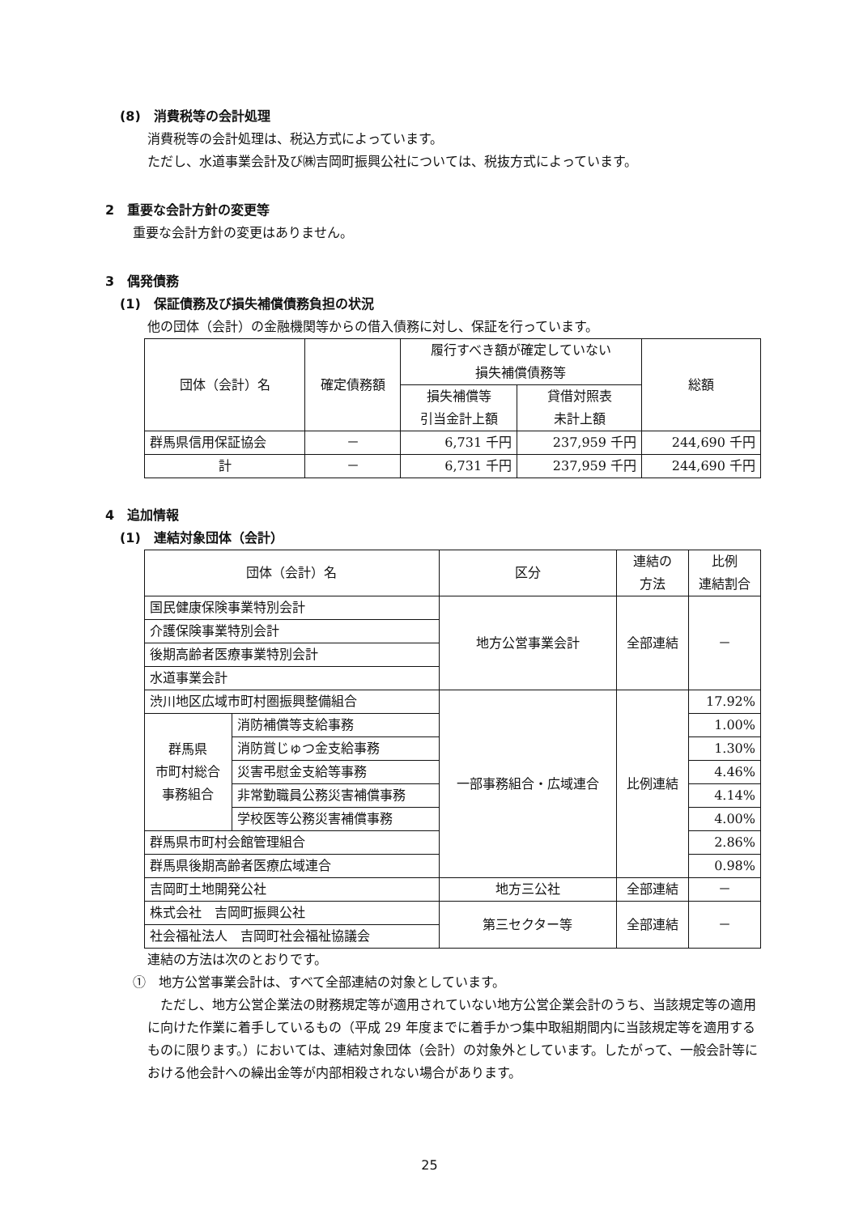(8)　消費税等の会計処理
消費税等の会計処理は、税込方式によっています。
ただし、水道事業会計及び㈱吉岡町振興公社については、税抜方式によっています。
2　重要な会計方針の変更等
重要な会計方針の変更はありません。
3　偶発債務
(1)　保証債務及び損失補償債務負担の状況
他の団体（会計）の金融機関等からの借入債務に対し、保証を行っています。
| 団体（会計）名 | 確定債務額 | 履行すべき額が確定していない 損失補償債務等 | | 総額 |
| --- | --- | --- | --- | --- |
| | | 損失補償等 引当金計上額 | 貸借対照表 未計上額 | |
| 群馬県信用保証協会 | － | 6,731 千円 | 237,959 千円 | 244,690 千円 |
| 計 | － | 6,731 千円 | 237,959 千円 | 244,690 千円 |
4　追加情報
(1)　連結対象団体（会計）
| 団体（会計）名 | | 区分 | 連結の 方法 | 比例 連結割合 |
| --- | --- | --- | --- | --- |
| 国民健康保険事業特別会計 | | 地方公営事業会計 | 全部連結 | － |
| 介護保険事業特別会計 | | | | |
| 後期高齢者医療事業特別会計 | | | | |
| 水道事業会計 | | | | |
| 渋川地区広域市町村圏振興整備組合 | | 一部事務組合・広域連合 | 比例連結 | 17.92% |
| 群馬県 市町村総合 事務組合 | 消防補償等支給事務 | | | 1.00% |
| | 消防賞じゅつ金支給事務 | | | 1.30% |
| | 災害弔慰金支給等事務 | | | 4.46% |
| | 非常勤職員公務災害補償事務 | | | 4.14% |
| | 学校医等公務災害補償事務 | | | 4.00% |
| 群馬県市町村会館管理組合 | | | | 2.86% |
| 群馬県後期高齢者医療広域連合 | | | | 0.98% |
| 吉岡町土地開発公社 | | 地方三公社 | 全部連結 | － |
| 株式会社 吉岡町振興公社 | | 第三セクター等 | 全部連結 | － |
| 社会福祉法人 吉岡町社会福祉協議会 | | | | |
連結の方法は次のとおりです。
①　地方公営事業会計は、すべて全部連結の対象としています。
　ただし、地方公営企業法の財務規定等が適用されていない地方公営企業会計のうち、当該規定等の適用に向けた作業に着手しているもの（平成 29 年度までに着手かつ集中取組期間内に当該規定等を適用するものに限ります。）においては、連結対象団体（会計）の対象外としています。したがって、一般会計等における他会計への繰出金等が内部相殺されない場合があります。
25